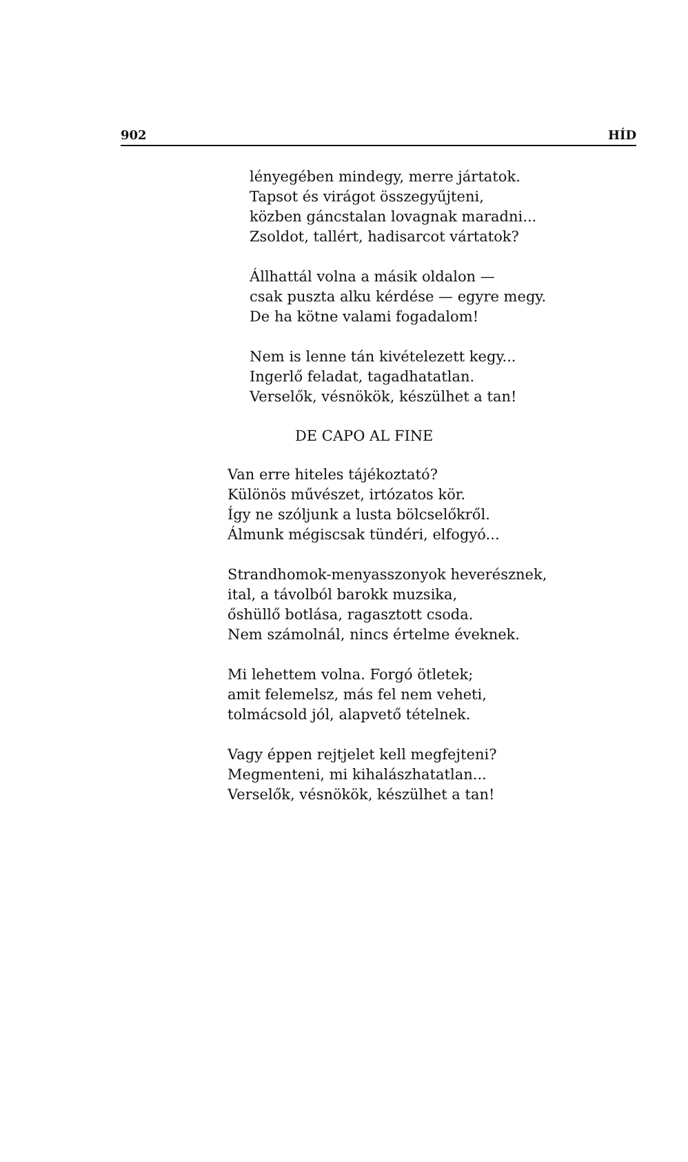902 HÍD
lényegében mindegy, merre jártatok.
Tapsot és virágot összegyűjteni,
közben gáncstalan lovagnak maradni...
Zsoldot, tallért, hadisarcot vártatok?
Állhattál volna a másik oldalon —
csak puszta alku kérdése — egyre megy.
De ha kötne valami fogadalom!
Nem is lenne tán kivételezett kegy...
Ingerlő feladat, tagadhatatlan.
Verselők, vésnökök, készülhet a tan!
DE CAPO AL FINE
Van erre hiteles tájékoztató?
Különös művészet, irtózatos kör.
Így ne szóljunk a lusta bölcselőkről.
Álmunk mégiscsak tündéri, elfogyó...
Strandhomok-menyasszonyok heverésznek,
ital, a távolból barokk muzsika,
őshüllő botlása, ragasztott csoda.
Nem számolnál, nincs értelme éveknek.
Mi lehettem volna. Forgó ötletek;
amit felemelsz, más fel nem veheti,
tolmácsold jól, alapvető tételnek.
Vagy éppen rejtjelet kell megfejteni?
Megmenteni, mi kihalászhatatlan...
Verselők, vésnökök, készülhet a tan!